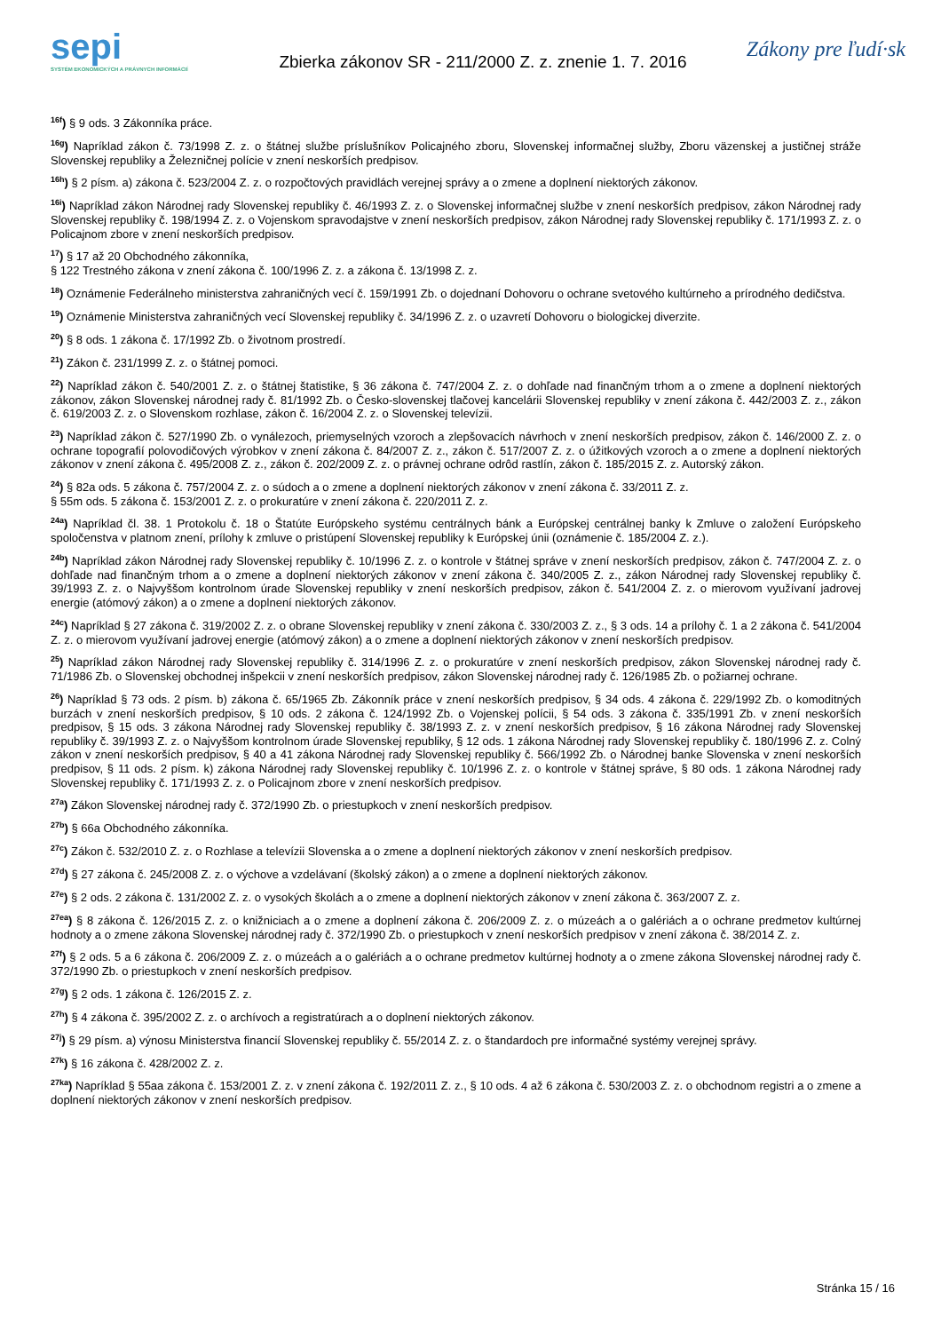sepi
SYSTÉM EKONOMICKÝCH A PRÁVNYCH INFORMÁCIÍ
Zbierka zákonov SR - 211/2000 Z. z. znenie 1. 7. 2016
Zákony pre ľudí·sk
<sup>16f</sup>) § 9 ods. 3 Zákonníka práce.
<sup>16g</sup>) Napríklad zákon č. 73/1998 Z. z. o štátnej službe príslušníkov Policajného zboru, Slovenskej informačnej služby, Zboru väzenskej a justičnej stráže Slovenskej republiky a Železničnej polície v znení neskorších predpisov.
<sup>16h</sup>) § 2 písm. a) zákona č. 523/2004 Z. z. o rozpočtových pravidlách verejnej správy a o zmene a doplnení niektorých zákonov.
<sup>16i</sup>) Napríklad zákon Národnej rady Slovenskej republiky č. 46/1993 Z. z. o Slovenskej informačnej službe v znení neskorších predpisov, zákon Národnej rady Slovenskej republiky č. 198/1994 Z. z. o Vojenskom spravodajstve v znení neskorších predpisov, zákon Národnej rady Slovenskej republiky č. 171/1993 Z. z. o Policajnom zbore v znení neskorších predpisov.
<sup>17</sup>) § 17 až 20 Obchodného zákonníka,
§ 122 Trestného zákona v znení zákona č. 100/1996 Z. z. a zákona č. 13/1998 Z. z.
<sup>18</sup>) Oznámenie Federálneho ministerstva zahraničných vecí č. 159/1991 Zb. o dojednaní Dohovoru o ochrane svetového kultúrneho a prírodného dedičstva.
<sup>19</sup>) Oznámenie Ministerstva zahraničných vecí Slovenskej republiky č. 34/1996 Z. z. o uzavretí Dohovoru o biologickej diverzite.
<sup>20</sup>) § 8 ods. 1 zákona č. 17/1992 Zb. o životnom prostredí.
<sup>21</sup>) Zákon č. 231/1999 Z. z. o štátnej pomoci.
<sup>22</sup>) Napríklad zákon č. 540/2001 Z. z. o štátnej štatistike, § 36 zákona č. 747/2004 Z. z. o dohľade nad finančným trhom a o zmene a doplnení niektorých zákonov, zákon Slovenskej národnej rady č. 81/1992 Zb. o Česko-slovenskej tlačovej kancelárii Slovenskej republiky v znení zákona č. 442/2003 Z. z., zákon č. 619/2003 Z. z. o Slovenskom rozhlase, zákon č. 16/2004 Z. z. o Slovenskej televízii.
<sup>23</sup>) Napríklad zákon č. 527/1990 Zb. o vynálezoch, priemyselných vzoroch a zlepšovacích návrhoch v znení neskorších predpisov, zákon č. 146/2000 Z. z. o ochrane topografií polovodičových výrobkov v znení zákona č. 84/2007 Z. z., zákon č. 517/2007 Z. z. o úžitkových vzoroch a o zmene a doplnení niektorých zákonov v znení zákona č. 495/2008 Z. z., zákon č. 202/2009 Z. z. o právnej ochrane odrôd rastlín, zákon č. 185/2015 Z. z. Autorský zákon.
<sup>24</sup>) § 82a ods. 5 zákona č. 757/2004 Z. z. o súdoch a o zmene a doplnení niektorých zákonov v znení zákona č. 33/2011 Z. z.
§ 55m ods. 5 zákona č. 153/2001 Z. z. o prokuratúre v znení zákona č. 220/2011 Z. z.
<sup>24a</sup>) Napríklad čl. 38. 1 Protokolu č. 18 o Štatúte Európskeho systému centrálnych bánk a Európskej centrálnej banky k Zmluve o založení Európskeho spoločenstva v platnom znení, prílohy k zmluve o pristúpení Slovenskej republiky k Európskej únii (oznámenie č. 185/2004 Z. z.).
<sup>24b</sup>) Napríklad zákon Národnej rady Slovenskej republiky č. 10/1996 Z. z. o kontrole v štátnej správe v znení neskorších predpisov, zákon č. 747/2004 Z. z. o dohľade nad finančným trhom a o zmene a doplnení niektorých zákonov v znení zákona č. 340/2005 Z. z., zákon Národnej rady Slovenskej republiky č. 39/1993 Z. z. o Najvyššom kontrolnom úrade Slovenskej republiky v znení neskorších predpisov, zákon č. 541/2004 Z. z. o mierovom využívaní jadrovej energie (atómový zákon) a o zmene a doplnení niektorých zákonov.
<sup>24c</sup>) Napríklad § 27 zákona č. 319/2002 Z. z. o obrane Slovenskej republiky v znení zákona č. 330/2003 Z. z., § 3 ods. 14 a prílohy č. 1 a 2 zákona č. 541/2004 Z. z. o mierovom využívaní jadrovej energie (atómový zákon) a o zmene a doplnení niektorých zákonov v znení neskorších predpisov.
<sup>25</sup>) Napríklad zákon Národnej rady Slovenskej republiky č. 314/1996 Z. z. o prokuratúre v znení neskorších predpisov, zákon Slovenskej národnej rady č. 71/1986 Zb. o Slovenskej obchodnej inšpekcii v znení neskorších predpisov, zákon Slovenskej národnej rady č. 126/1985 Zb. o požiarnej ochrane.
<sup>26</sup>) Napríklad § 73 ods. 2 písm. b) zákona č. 65/1965 Zb. Zákonník práce v znení neskorších predpisov, § 34 ods. 4 zákona č. 229/1992 Zb. o komoditných burzách v znení neskorších predpisov, § 10 ods. 2 zákona č. 124/1992 Zb. o Vojenskej polícii, § 54 ods. 3 zákona č. 335/1991 Zb. v znení neskorších predpisov, § 15 ods. 3 zákona Národnej rady Slovenskej republiky č. 38/1993 Z. z. v znení neskorších predpisov, § 16 zákona Národnej rady Slovenskej republiky č. 39/1993 Z. z. o Najvyššom kontrolnom úrade Slovenskej republiky, § 12 ods. 1 zákona Národnej rady Slovenskej republiky č. 180/1996 Z. z. Colný zákon v znení neskorších predpisov, § 40 a 41 zákona Národnej rady Slovenskej republiky č. 566/1992 Zb. o Národnej banke Slovenska v znení neskorších predpisov, § 11 ods. 2 písm. k) zákona Národnej rady Slovenskej republiky č. 10/1996 Z. z. o kontrole v štátnej správe, § 80 ods. 1 zákona Národnej rady Slovenskej republiky č. 171/1993 Z. z. o Policajnom zbore v znení neskorších predpisov.
<sup>27a</sup>) Zákon Slovenskej národnej rady č. 372/1990 Zb. o priestupkoch v znení neskorších predpisov.
<sup>27b</sup>) § 66a Obchodného zákonníka.
<sup>27c</sup>) Zákon č. 532/2010 Z. z. o Rozhlase a televízii Slovenska a o zmene a doplnení niektorých zákonov v znení neskorších predpisov.
<sup>27d</sup>) § 27 zákona č. 245/2008 Z. z. o výchove a vzdelávaní (školský zákon) a o zmene a doplnení niektorých zákonov.
<sup>27e</sup>) § 2 ods. 2 zákona č. 131/2002 Z. z. o vysokých školách a o zmene a doplnení niektorých zákonov v znení zákona č. 363/2007 Z. z.
<sup>27ea</sup>) § 8 zákona č. 126/2015 Z. z. o knižniciach a o zmene a doplnení zákona č. 206/2009 Z. z. o múzeách a o galériách a o ochrane predmetov kultúrnej hodnoty a o zmene zákona Slovenskej národnej rady č. 372/1990 Zb. o priestupkoch v znení neskorších predpisov v znení zákona č. 38/2014 Z. z.
<sup>27f</sup>) § 2 ods. 5 a 6 zákona č. 206/2009 Z. z. o múzeách a o galériách a o ochrane predmetov kultúrnej hodnoty a o zmene zákona Slovenskej národnej rady č. 372/1990 Zb. o priestupkoch v znení neskorších predpisov.
<sup>27g</sup>) § 2 ods. 1 zákona č. 126/2015 Z. z.
<sup>27h</sup>) § 4 zákona č. 395/2002 Z. z. o archívoch a registratúrach a o doplnení niektorých zákonov.
<sup>27j</sup>) § 29 písm. a) výnosu Ministerstva financií Slovenskej republiky č. 55/2014 Z. z. o štandardoch pre informačné systémy verejnej správy.
<sup>27k</sup>) § 16 zákona č. 428/2002 Z. z.
<sup>27ka</sup>) Napríklad § 55aa zákona č. 153/2001 Z. z. v znení zákona č. 192/2011 Z. z., § 10 ods. 4 až 6 zákona č. 530/2003 Z. z. o obchodnom registri a o zmene a doplnení niektorých zákonov v znení neskorších predpisov.
Stránka 15 / 16